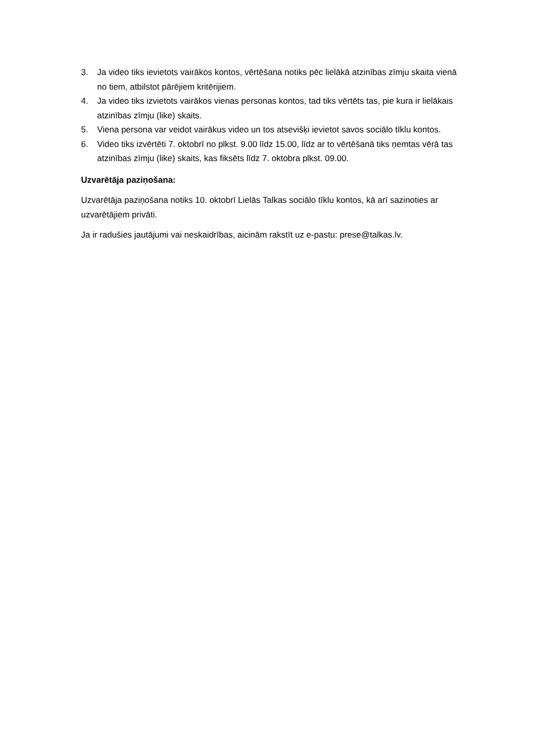3. Ja video tiks ievietots vairākos kontos, vērtēšana notiks pēc lielākā atzinības zīmju skaita vienā no tiem, atbilstot pārējiem kritērijiem.
4. Ja video tiks izvietots vairākos vienas personas kontos, tad tiks vērtēts tas, pie kura ir lielākais atzinības zīmju (like) skaits.
5. Viena persona var veidot vairākus video un tos atsevišķi ievietot savos sociālo tīklu kontos.
6. Video tiks izvērtēti 7. oktobrī no plkst. 9.00 līdz 15.00, līdz ar to vērtēšanā tiks ņemtas vērā tas atzinības zīmju (like) skaits, kas fiksēts līdz 7. oktobra plkst. 09.00.
Uzvarētāja paziņošana:
Uzvarētāja paziņošana notiks 10. oktobrī Lielās Talkas sociālo tīklu kontos, kā arī sazinoties ar uzvarētājiem privāti.
Ja ir radušies jautājumi vai neskaidrības, aicinām rakstīt uz e-pastu: prese@talkas.lv.